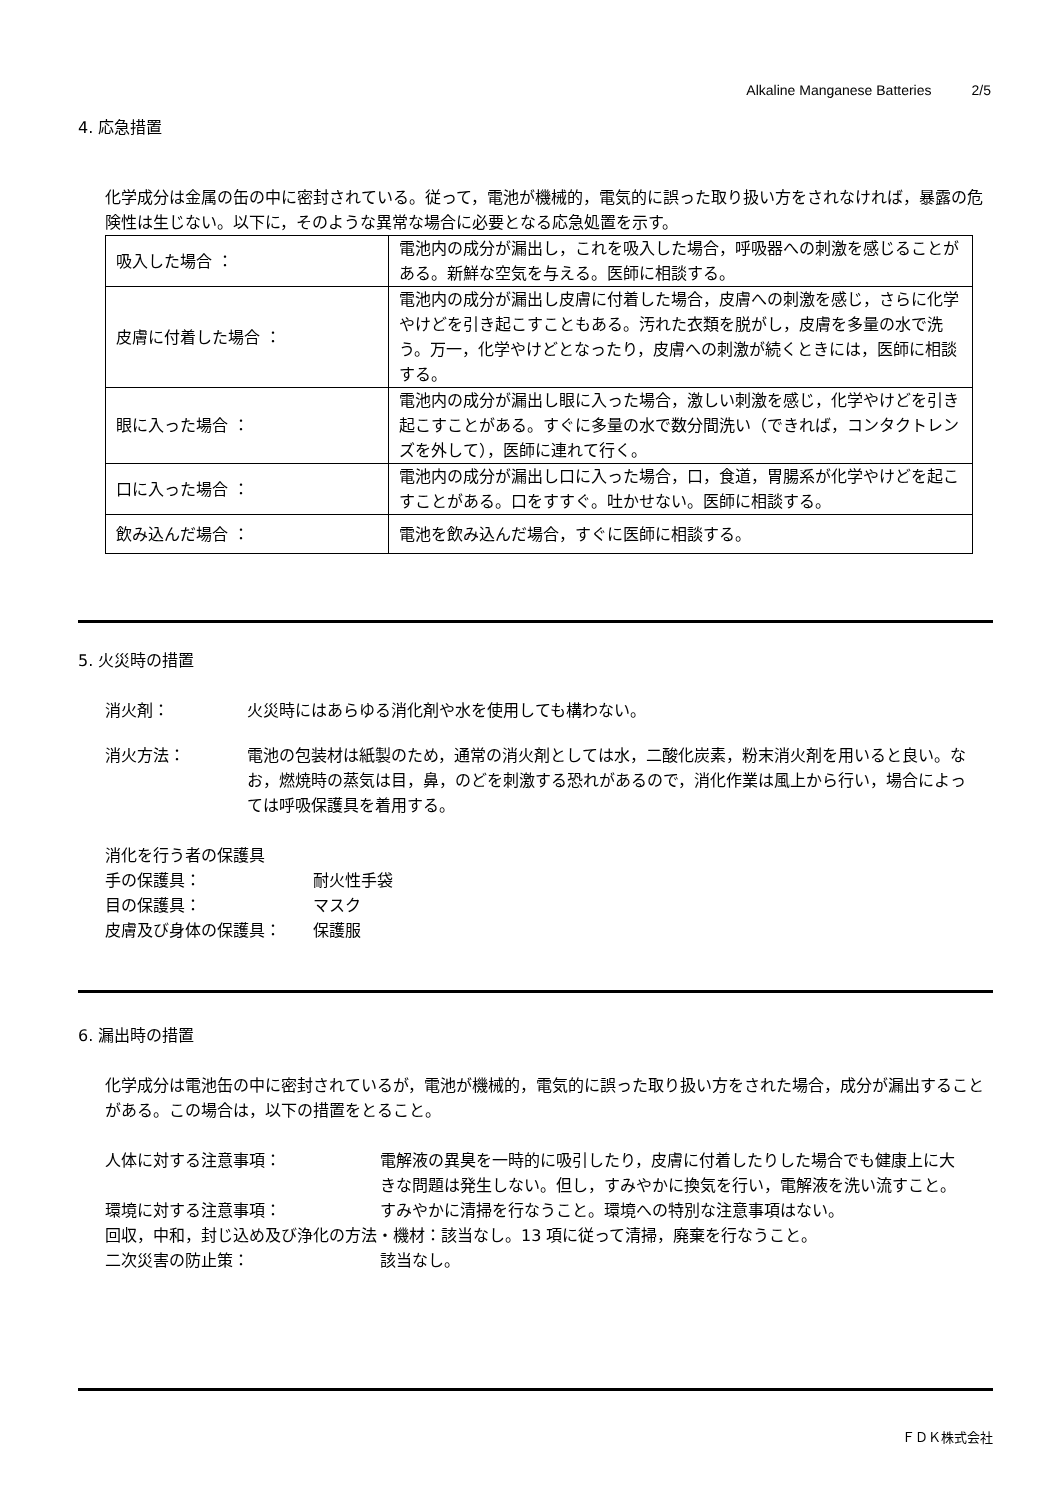Alkaline Manganese Batteries 2/5
4. 応急措置
化学成分は金属の缶の中に密封されている。従って，電池が機械的，電気的に誤った取り扱い方をされなければ，暴露の危険性は生じない。以下に，そのような異常な場合に必要となる応急処置を示す。
| 吸入した場合 ： | 電池内の成分が漏出し，これを吸入した場合，呼吸器への刺激を感じることがある。新鮮な空気を与える。医師に相談する。 |
| 皮膚に付着した場合 ： | 電池内の成分が漏出し皮膚に付着した場合，皮膚への刺激を感じ，さらに化学やけどを引き起こすこともある。汚れた衣類を脱がし，皮膚を多量の水で洗う。万一，化学やけどとなったり，皮膚への刺激が続くときには，医師に相談する。 |
| 眼に入った場合 ： | 電池内の成分が漏出し眼に入った場合，激しい刺激を感じ，化学やけどを引き起こすことがある。すぐに多量の水で数分間洗い（できれば，コンタクトレンズを外して），医師に連れて行く。 |
| 口に入った場合 ： | 電池内の成分が漏出し口に入った場合，口，食道，胃腸系が化学やけどを起こすことがある。口をすすぐ。吐かせない。医師に相談する。 |
| 飲み込んだ場合 ： | 電池を飲み込んだ場合，すぐに医師に相談する。 |
5. 火災時の措置
消火剤： 火災時にはあらゆる消化剤や水を使用しても構わない。
消火方法： 電池の包装材は紙製のため，通常の消火剤としては水，二酸化炭素，粉末消火剤を用いると良い。なお，燃焼時の蒸気は目，鼻，のどを刺激する恐れがあるので，消化作業は風上から行い，場合によっては呼吸保護具を着用する。
消化を行う者の保護具
手の保護具： 耐火性手袋
目の保護具： マスク
皮膚及び身体の保護具： 保護服
6. 漏出時の措置
化学成分は電池缶の中に密封されているが，電池が機械的，電気的に誤った取り扱い方をされた場合，成分が漏出することがある。この場合は，以下の措置をとること。
人体に対する注意事項： 電解液の異臭を一時的に吸引したり，皮膚に付着したりした場合でも健康上に大きな問題は発生しない。但し，すみやかに換気を行い，電解液を洗い流すこと。
環境に対する注意事項： すみやかに清掃を行なうこと。環境への特別な注意事項はない。
回収，中和，封じ込め及び浄化の方法・機材：該当なし。13 項に従って清掃，廃棄を行なうこと。
二次災害の防止策： 該当なし。
ＦＤＫ株式会社